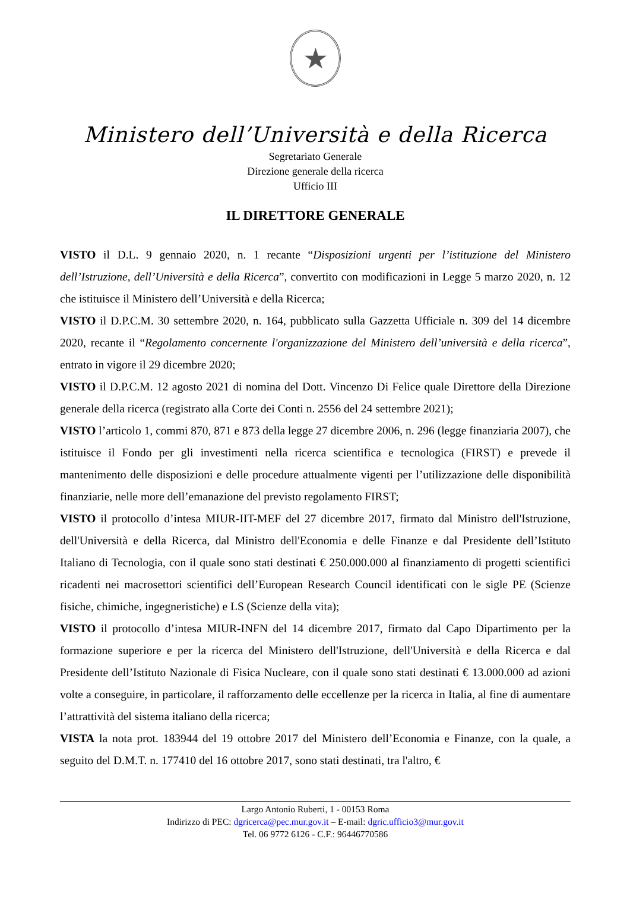★
Ministero dell’Università e della Ricerca
Segretariato Generale
Direzione generale della ricerca
Ufficio III
IL DIRETTORE GENERALE
VISTO il D.L. 9 gennaio 2020, n. 1 recante “Disposizioni urgenti per l’istituzione del Ministero dell’Istruzione, dell’Università e della Ricerca”, convertito con modificazioni in Legge 5 marzo 2020, n. 12 che istituisce il Ministero dell’Università e della Ricerca;
VISTO il D.P.C.M. 30 settembre 2020, n. 164, pubblicato sulla Gazzetta Ufficiale n. 309 del 14 dicembre 2020, recante il “Regolamento concernente l'organizzazione del Ministero dell’università e della ricerca”, entrato in vigore il 29 dicembre 2020;
VISTO il D.P.C.M. 12 agosto 2021 di nomina del Dott. Vincenzo Di Felice quale Direttore della Direzione generale della ricerca (registrato alla Corte dei Conti n. 2556 del 24 settembre 2021);
VISTO l’articolo 1, commi 870, 871 e 873 della legge 27 dicembre 2006, n. 296 (legge finanziaria 2007), che istituisce il Fondo per gli investimenti nella ricerca scientifica e tecnologica (FIRST) e prevede il mantenimento delle disposizioni e delle procedure attualmente vigenti per l’utilizzazione delle disponibilità finanziarie, nelle more dell’emanazione del previsto regolamento FIRST;
VISTO il protocollo d’intesa MIUR-IIT-MEF del 27 dicembre 2017, firmato dal Ministro dell'Istruzione, dell'Università e della Ricerca, dal Ministro dell'Economia e delle Finanze e dal Presidente dell’Istituto Italiano di Tecnologia, con il quale sono stati destinati € 250.000.000 al finanziamento di progetti scientifici ricadenti nei macrosettori scientifici dell’European Research Council identificati con le sigle PE (Scienze fisiche, chimiche, ingegneristiche) e LS (Scienze della vita);
VISTO il protocollo d’intesa MIUR-INFN del 14 dicembre 2017, firmato dal Capo Dipartimento per la formazione superiore e per la ricerca del Ministero dell'Istruzione, dell'Università e della Ricerca e dal Presidente dell’Istituto Nazionale di Fisica Nucleare, con il quale sono stati destinati € 13.000.000 ad azioni volte a conseguire, in particolare, il rafforzamento delle eccellenze per la ricerca in Italia, al fine di aumentare l’attrattività del sistema italiano della ricerca;
VISTA la nota prot. 183944 del 19 ottobre 2017 del Ministero dell’Economia e Finanze, con la quale, a seguito del D.M.T. n. 177410 del 16 ottobre 2017, sono stati destinati, tra l'altro, €
Largo Antonio Ruberti, 1 - 00153 Roma
Indirizzo di PEC: dgricerca@pec.mur.gov.it – E-mail: dgric.ufficio3@mur.gov.it
Tel. 06 9772 6126 - C.F.: 96446770586